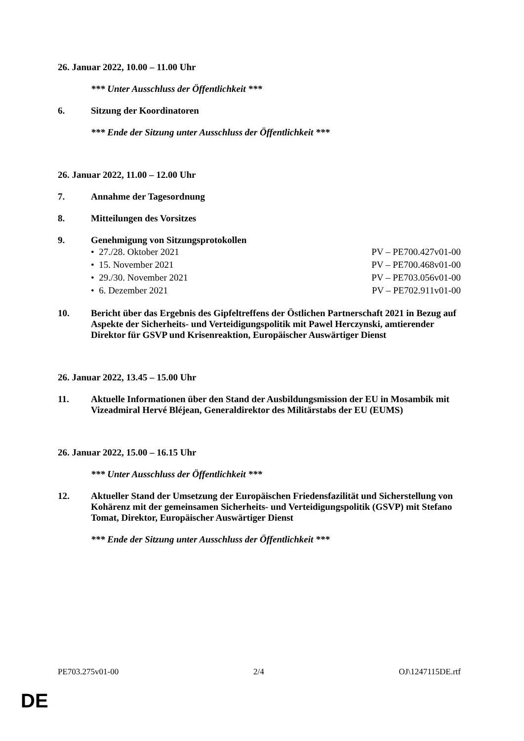26. Januar 2022, 10.00 – 11.00 Uhr
*** Unter Ausschluss der Öffentlichkeit ***
6. Sitzung der Koordinatoren
*** Ende der Sitzung unter Ausschluss der Öffentlichkeit ***
26. Januar 2022, 11.00 – 12.00 Uhr
7. Annahme der Tagesordnung
8. Mitteilungen des Vorsitzes
9. Genehmigung von Sitzungsprotokollen
• 27./28. Oktober 2021 PV – PE700.427v01-00
• 15. November 2021 PV – PE700.468v01-00
• 29./30. November 2021 PV – PE703.056v01-00
• 6. Dezember 2021 PV – PE702.911v01-00
10. Bericht über das Ergebnis des Gipfeltreffens der Östlichen Partnerschaft 2021 in Bezug auf Aspekte der Sicherheits- und Verteidigungspolitik mit Pawel Herczynski, amtierender Direktor für GSVP und Krisenreaktion, Europäischer Auswärtiger Dienst
26. Januar 2022, 13.45 – 15.00 Uhr
11. Aktuelle Informationen über den Stand der Ausbildungsmission der EU in Mosambik mit Vizeadmiral Hervé Bléjean, Generaldirektor des Militärstabs der EU (EUMS)
26. Januar 2022, 15.00 – 16.15 Uhr
*** Unter Ausschluss der Öffentlichkeit ***
12. Aktueller Stand der Umsetzung der Europäischen Friedensfazilität und Sicherstellung von Kohärenz mit der gemeinsamen Sicherheits- und Verteidigungspolitik (GSVP) mit Stefano Tomat, Direktor, Europäischer Auswärtiger Dienst
*** Ende der Sitzung unter Ausschluss der Öffentlichkeit ***
PE703.275v01-00 2/4 OJ\1247115DE.rtf
DE